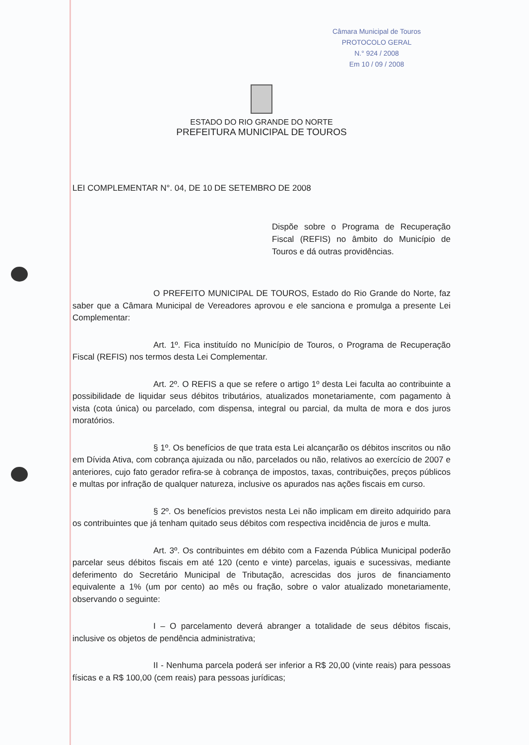Câmara Municipal de Touros
PROTOCOLO GERAL
N.° 924 / 2008
Em 10 / 09 / 2008
ESTADO DO RIO GRANDE DO NORTE
PREFEITURA MUNICIPAL DE TOUROS
LEI COMPLEMENTAR N°. 04, DE 10 DE SETEMBRO DE 2008
Dispõe sobre o Programa de Recuperação Fiscal (REFIS) no âmbito do Município de Touros e dá outras providências.
O PREFEITO MUNICIPAL DE TOUROS, Estado do Rio Grande do Norte, faz saber que a Câmara Municipal de Vereadores aprovou e ele sanciona e promulga a presente Lei Complementar:
Art. 1º. Fica instituído no Município de Touros, o Programa de Recuperação Fiscal (REFIS) nos termos desta Lei Complementar.
Art. 2º. O REFIS a que se refere o artigo 1º desta Lei faculta ao contribuinte a possibilidade de liquidar seus débitos tributários, atualizados monetariamente, com pagamento à vista (cota única) ou parcelado, com dispensa, integral ou parcial, da multa de mora e dos juros moratórios.
§ 1º. Os benefícios de que trata esta Lei alcançarão os débitos inscritos ou não em Dívida Ativa, com cobrança ajuizada ou não, parcelados ou não, relativos ao exercício de 2007 e anteriores, cujo fato gerador refira-se à cobrança de impostos, taxas, contribuições, preços públicos e multas por infração de qualquer natureza, inclusive os apurados nas ações fiscais em curso.
§ 2º. Os benefícios previstos nesta Lei não implicam em direito adquirido para os contribuintes que já tenham quitado seus débitos com respectiva incidência de juros e multa.
Art. 3º. Os contribuintes em débito com a Fazenda Pública Municipal poderão parcelar seus débitos fiscais em até 120 (cento e vinte) parcelas, iguais e sucessivas, mediante deferimento do Secretário Municipal de Tributação, acrescidas dos juros de financiamento equivalente a 1% (um por cento) ao mês ou fração, sobre o valor atualizado monetariamente, observando o seguinte:
I – O parcelamento deverá abranger a totalidade de seus débitos fiscais, inclusive os objetos de pendência administrativa;
II - Nenhuma parcela poderá ser inferior a R$ 20,00 (vinte reais) para pessoas físicas e a R$ 100,00 (cem reais) para pessoas jurídicas;